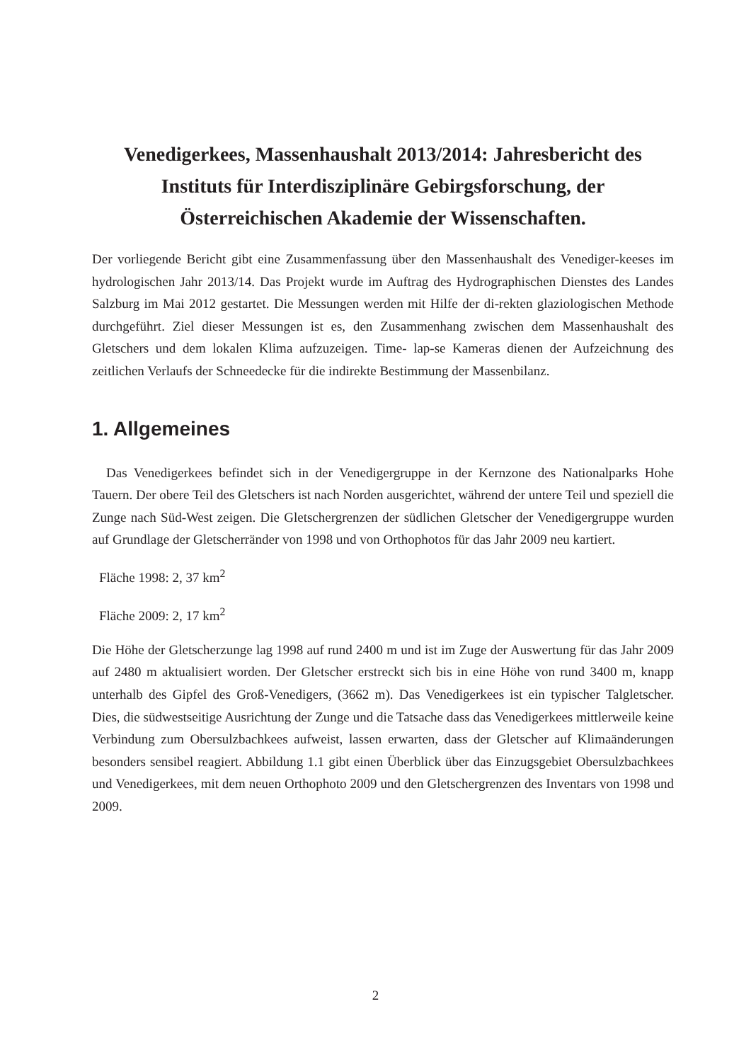Venedigerkees, Massenhaushalt 2013/2014: Jahresbericht des Instituts für Interdisziplinäre Gebirgsforschung, der Österreichischen Akademie der Wissenschaften.
Der vorliegende Bericht gibt eine Zusammenfassung über den Massenhaushalt des Venediger-keeses im hydrologischen Jahr 2013/14. Das Projekt wurde im Auftrag des Hydrographischen Dienstes des Landes Salzburg im Mai 2012 gestartet. Die Messungen werden mit Hilfe der di-rekten glaziologischen Methode durchgeführt. Ziel dieser Messungen ist es, den Zusammenhang zwischen dem Massenhaushalt des Gletschers und dem lokalen Klima aufzuzeigen. Time- lap-se Kameras dienen der Aufzeichnung des zeitlichen Verlaufs der Schneedecke für die indirekte Bestimmung der Massenbilanz.
1. Allgemeines
Das Venedigerkees befindet sich in der Venedigergruppe in der Kernzone des Nationalparks Hohe Tauern. Der obere Teil des Gletschers ist nach Norden ausgerichtet, während der untere Teil und speziell die Zunge nach Süd-West zeigen. Die Gletschergrenzen der südlichen Gletscher der Venedigergruppe wurden auf Grundlage der Gletscherränder von 1998 und von Orthophotos für das Jahr 2009 neu kartiert.
Fläche 1998: 2, 37 km<sup>2</sup>
Fläche 2009: 2, 17 km<sup>2</sup>
Die Höhe der Gletscherzunge lag 1998 auf rund 2400 m und ist im Zuge der Auswertung für das Jahr 2009 auf 2480 m aktualisiert worden. Der Gletscher erstreckt sich bis in eine Höhe von rund 3400 m, knapp unterhalb des Gipfel des Groß-Venedigers, (3662 m). Das Venedigerkees ist ein typischer Talgletscher. Dies, die südwestseitige Ausrichtung der Zunge und die Tatsache dass das Venedigerkees mittlerweile keine Verbindung zum Obersulzbachkees aufweist, lassen erwarten, dass der Gletscher auf Klimaänderungen besonders sensibel reagiert. Abbildung 1.1 gibt einen Überblick über das Einzugsgebiet Obersulzbachkees und Venedigerkees, mit dem neuen Orthophoto 2009 und den Gletschergrenzen des Inventars von 1998 und 2009.
2